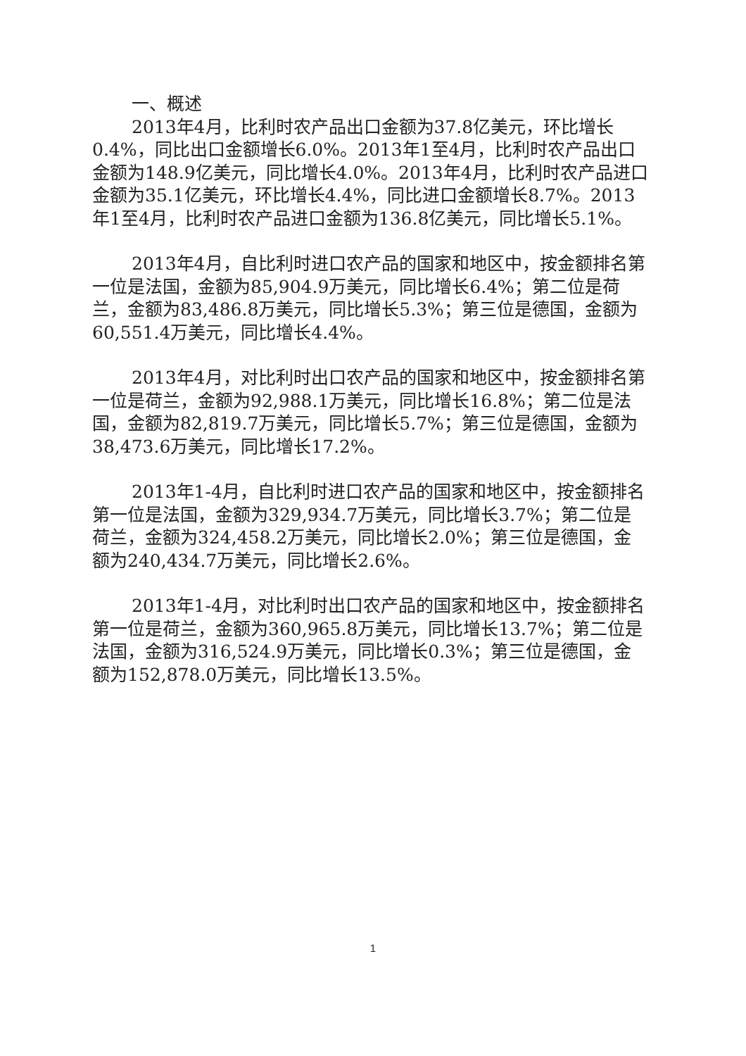一、概述
2013年4月，比利时农产品出口金额为37.8亿美元，环比增长0.4%，同比出口金额增长6.0%。2013年1至4月，比利时农产品出口金额为148.9亿美元，同比增长4.0%。2013年4月，比利时农产品进口金额为35.1亿美元，环比增长4.4%，同比进口金额增长8.7%。2013年1至4月，比利时农产品进口金额为136.8亿美元，同比增长5.1%。
2013年4月，自比利时进口农产品的国家和地区中，按金额排名第一位是法国，金额为85,904.9万美元，同比增长6.4%；第二位是荷兰，金额为83,486.8万美元，同比增长5.3%；第三位是德国，金额为60,551.4万美元，同比增长4.4%。
2013年4月，对比利时出口农产品的国家和地区中，按金额排名第一位是荷兰，金额为92,988.1万美元，同比增长16.8%；第二位是法国，金额为82,819.7万美元，同比增长5.7%；第三位是德国，金额为38,473.6万美元，同比增长17.2%。
2013年1-4月，自比利时进口农产品的国家和地区中，按金额排名第一位是法国，金额为329,934.7万美元，同比增长3.7%；第二位是荷兰，金额为324,458.2万美元，同比增长2.0%；第三位是德国，金额为240,434.7万美元，同比增长2.6%。
2013年1-4月，对比利时出口农产品的国家和地区中，按金额排名第一位是荷兰，金额为360,965.8万美元，同比增长13.7%；第二位是法国，金额为316,524.9万美元，同比增长0.3%；第三位是德国，金额为152,878.0万美元，同比增长13.5%。
1